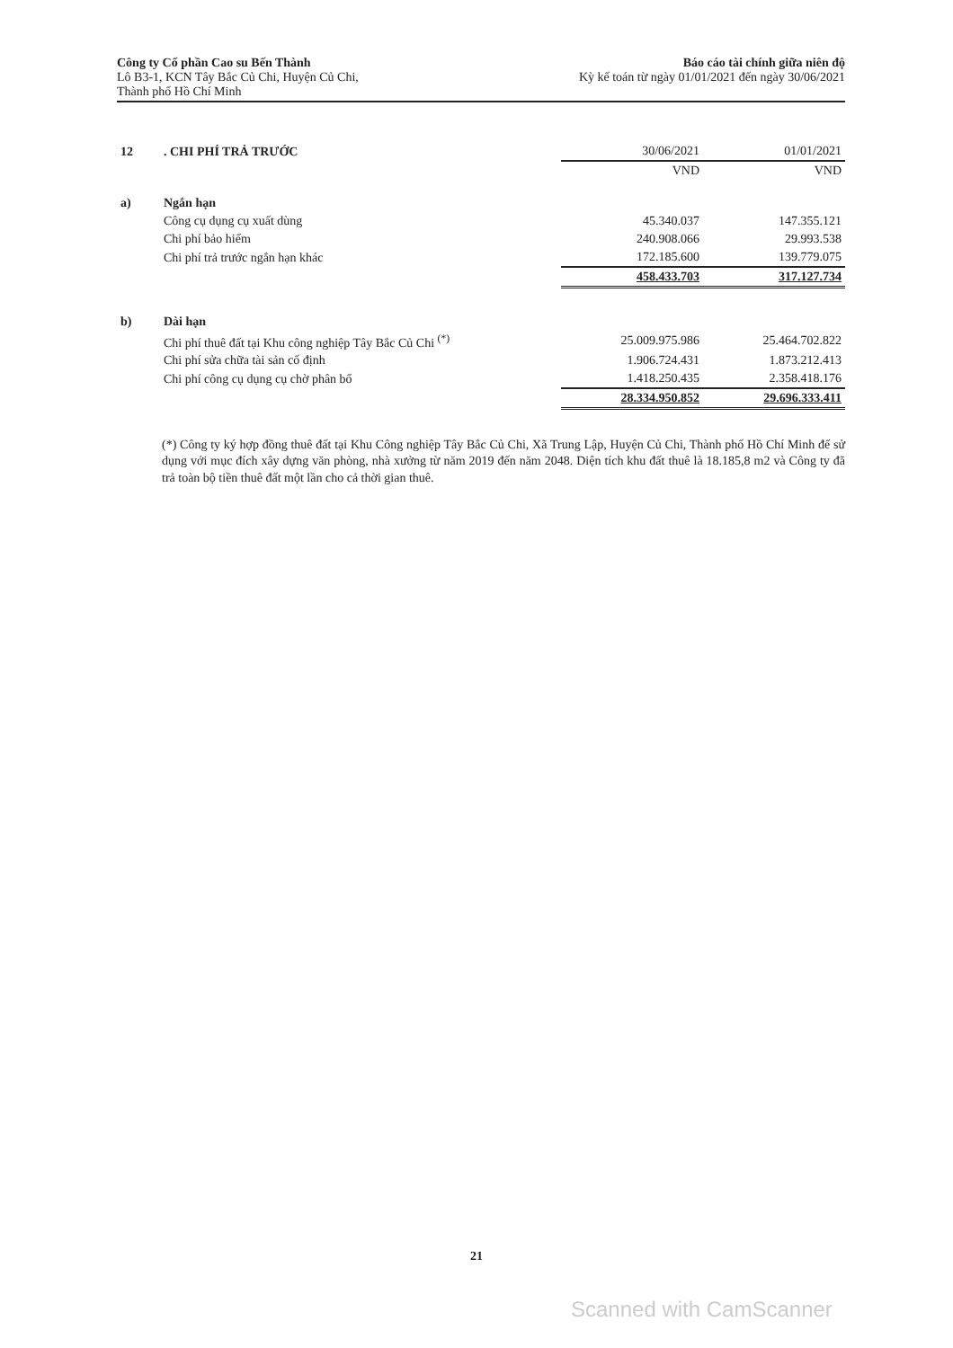Công ty Cổ phần Cao su Bến Thành
Lô B3-1, KCN Tây Bắc Củ Chi, Huyện Củ Chi,
Thành phố Hồ Chí Minh
Báo cáo tài chính giữa niên độ
Kỳ kế toán từ ngày 01/01/2021 đến ngày 30/06/2021
| 12 | . CHI PHÍ TRẢ TRƯỚC | 30/06/2021 | 01/01/2021 |
| | | VND | VND |
| a) | Ngắn hạn | | |
| | Công cụ dụng cụ xuất dùng | 45.340.037 | 147.355.121 |
| | Chi phí bảo hiểm | 240.908.066 | 29.993.538 |
| | Chi phí trả trước ngắn hạn khác | 172.185.600 | 139.779.075 |
| | | 458.433.703 | 317.127.734 |
| b) | Dài hạn | | |
| | Chi phí thuê đất tại Khu công nghiệp Tây Bắc Củ Chi <sup>(*)</sup> | 25.009.975.986 | 25.464.702.822 |
| | Chi phí sửa chữa tài sản cố định | 1.906.724.431 | 1.873.212.413 |
| | Chi phí công cụ dụng cụ chờ phân bổ | 1.418.250.435 | 2.358.418.176 |
| | | 28.334.950.852 | 29.696.333.411 |
(*) Công ty ký hợp đồng thuê đất tại Khu Công nghiệp Tây Bắc Củ Chi, Xã Trung Lập, Huyện Củ Chi, Thành phố Hồ Chí Minh để sử dụng với mục đích xây dựng văn phòng, nhà xưởng từ năm 2019 đến năm 2048. Diện tích khu đất thuê là 18.185,8 m2 và Công ty đã trả toàn bộ tiền thuê đất một lần cho cả thời gian thuê.
21
Scanned with CamScanner